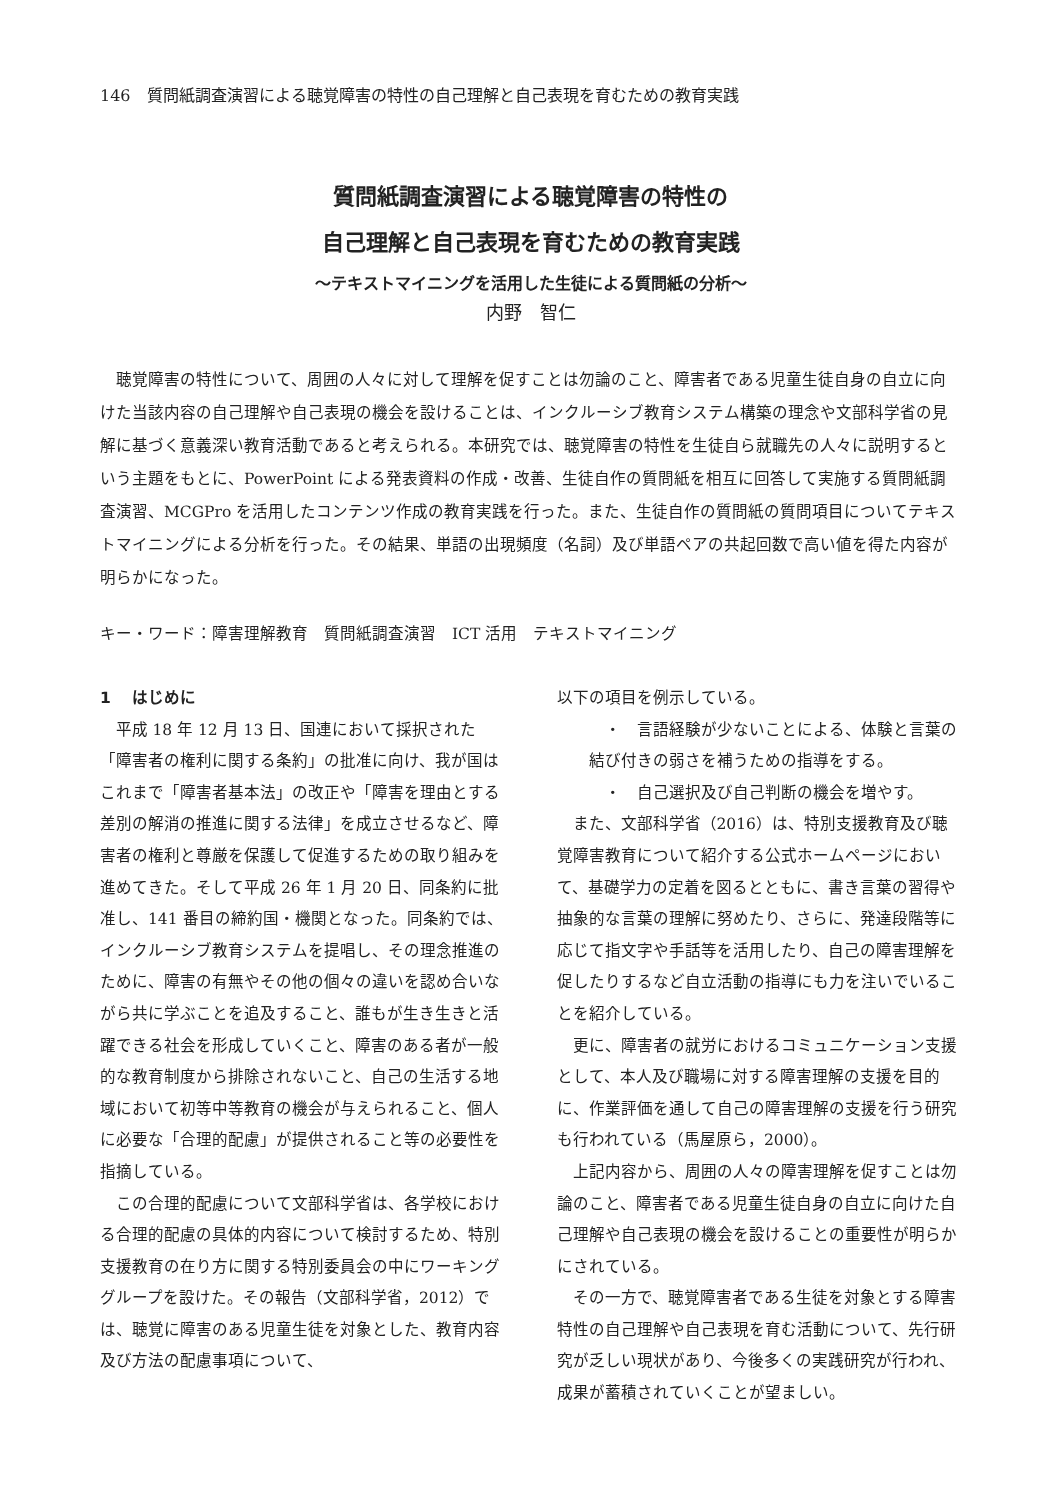146　質問紙調査演習による聴覚障害の特性の自己理解と自己表現を育むための教育実践
質問紙調査演習による聴覚障害の特性の
自己理解と自己表現を育むための教育実践
～テキストマイニングを活用した生徒による質問紙の分析～
内野　智仁
聴覚障害の特性について、周囲の人々に対して理解を促すことは勿論のこと、障害者である児童生徒自身の自立に向けた当該内容の自己理解や自己表現の機会を設けることは、インクルーシブ教育システム構築の理念や文部科学省の見解に基づく意義深い教育活動であると考えられる。本研究では、聴覚障害の特性を生徒自ら就職先の人々に説明するという主題をもとに、PowerPoint による発表資料の作成・改善、生徒自作の質問紙を相互に回答して実施する質問紙調査演習、MCGPro を活用したコンテンツ作成の教育実践を行った。また、生徒自作の質問紙の質問項目についてテキストマイニングによる分析を行った。その結果、単語の出現頻度（名詞）及び単語ペアの共起回数で高い値を得た内容が明らかになった。
キー・ワード：障害理解教育　質問紙調査演習　ICT 活用　テキストマイニング
1　 はじめに
平成 18 年 12 月 13 日、国連において採択された「障害者の権利に関する条約」の批准に向け、我が国はこれまで「障害者基本法」の改正や「障害を理由とする差別の解消の推進に関する法律」を成立させるなど、障害者の権利と尊厳を保護して促進するための取り組みを進めてきた。そして平成 26 年 1 月 20 日、同条約に批准し、141 番目の締約国・機関となった。同条約では、インクルーシブ教育システムを提唱し、その理念推進のために、障害の有無やその他の個々の違いを認め合いながら共に学ぶことを追及すること、誰もが生き生きと活躍できる社会を形成していくこと、障害のある者が一般的な教育制度から排除されないこと、自己の生活する地域において初等中等教育の機会が与えられること、個人に必要な「合理的配慮」が提供されること等の必要性を指摘している。
この合理的配慮について文部科学省は、各学校における合理的配慮の具体的内容について検討するため、特別支援教育の在り方に関する特別委員会の中にワーキンググループを設けた。その報告（文部科学省，2012）では、聴覚に障害のある児童生徒を対象とした、教育内容及び方法の配慮事項について、
以下の項目を例示している。
・　言語経験が少ないことによる、体験と言葉の結び付きの弱さを補うための指導をする。
・　自己選択及び自己判断の機会を増やす。
また、文部科学省（2016）は、特別支援教育及び聴覚障害教育について紹介する公式ホームページにおいて、基礎学力の定着を図るとともに、書き言葉の習得や抽象的な言葉の理解に努めたり、さらに、発達段階等に応じて指文字や手話等を活用したり、自己の障害理解を促したりするなど自立活動の指導にも力を注いでいることを紹介している。
更に、障害者の就労におけるコミュニケーション支援として、本人及び職場に対する障害理解の支援を目的に、作業評価を通して自己の障害理解の支援を行う研究も行われている（馬屋原ら，2000）。
上記内容から、周囲の人々の障害理解を促すことは勿論のこと、障害者である児童生徒自身の自立に向けた自己理解や自己表現の機会を設けることの重要性が明らかにされている。
その一方で、聴覚障害者である生徒を対象とする障害特性の自己理解や自己表現を育む活動について、先行研究が乏しい現状があり、今後多くの実践研究が行われ、成果が蓄積されていくことが望ましい。